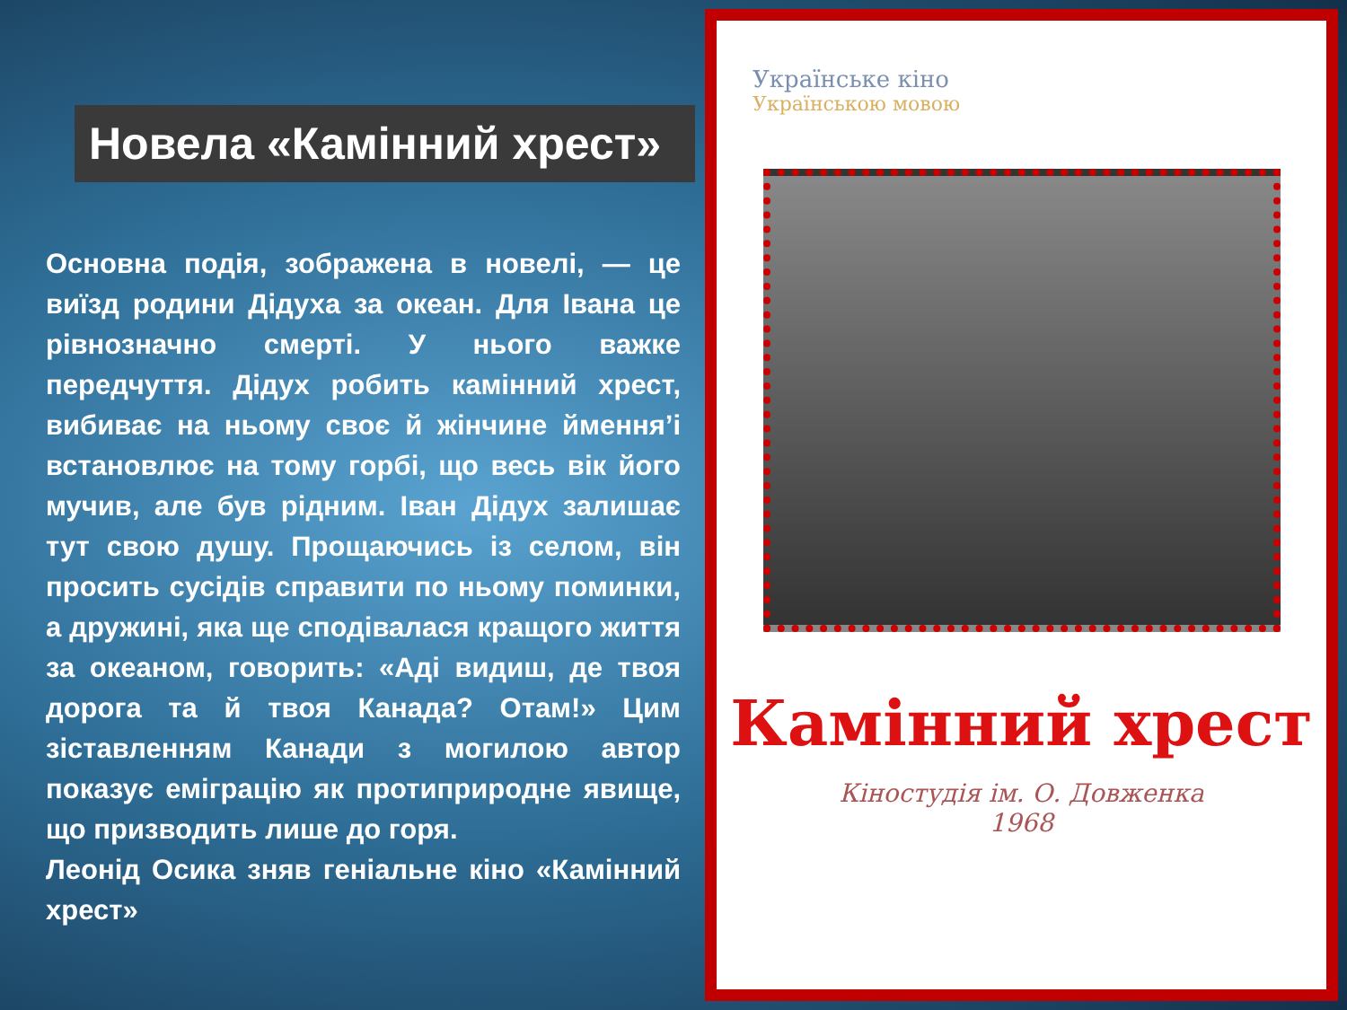Новела «Камінний хрест»
Основна подія, зображена в новелі, — це виїзд родини Дідуха за океан. Для Івана це рівнозначно смерті. У нього важке передчуття. Дідух робить камінний хрест, вибиває на ньому своє й жінчине ймення’і встановлює на тому горбі, що весь вік його мучив, але був рідним. Іван Дідух залишає тут свою душу. Прощаючись із селом, він просить сусідів справити по ньому поминки, а дружині, яка ще сподівалася кращого життя за океаном, говорить: «Аді видиш, де твоя дорога та й твоя Канада? Отам!» Цим зіставленням Канади з могилою автор показує еміграцію як протиприродне явище, що призводить лише до горя.
Леонід Осика зняв геніальне кіно «Камінний хрест»
Українське кіно
Українською мовою
Камінний хрест
Кіностудія ім. О. Довженка
1968